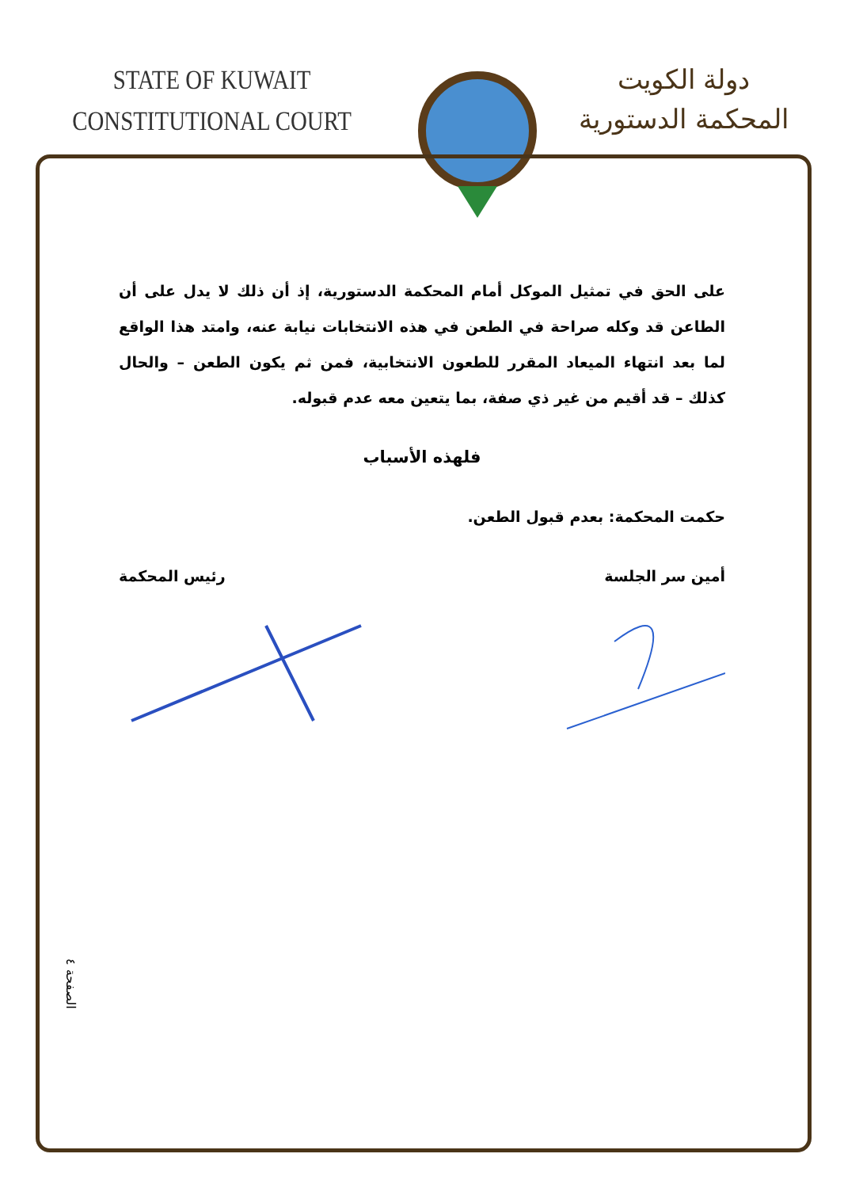STATE OF KUWAIT
CONSTITUTIONAL COURT
دولة الكويت
المحكمة الدستورية
على الحق في تمثيل الموكل أمام المحكمة الدستورية، إذ أن ذلك لا يدل على أن الطاعن قد وكله صراحة في الطعن في هذه الانتخابات نيابة عنه، وامتد هذا الواقع لما بعد انتهاء الميعاد المقرر للطعون الانتخابية، فمن ثم يكون الطعن – والحال كذلك – قد أقيم من غير ذي صفة، بما يتعين معه عدم قبوله.
فلهذه الأسباب
حكمت المحكمة: بعدم قبول الطعن.
أمين سر الجلسة رئيس المحكمة
الصفحة ٤